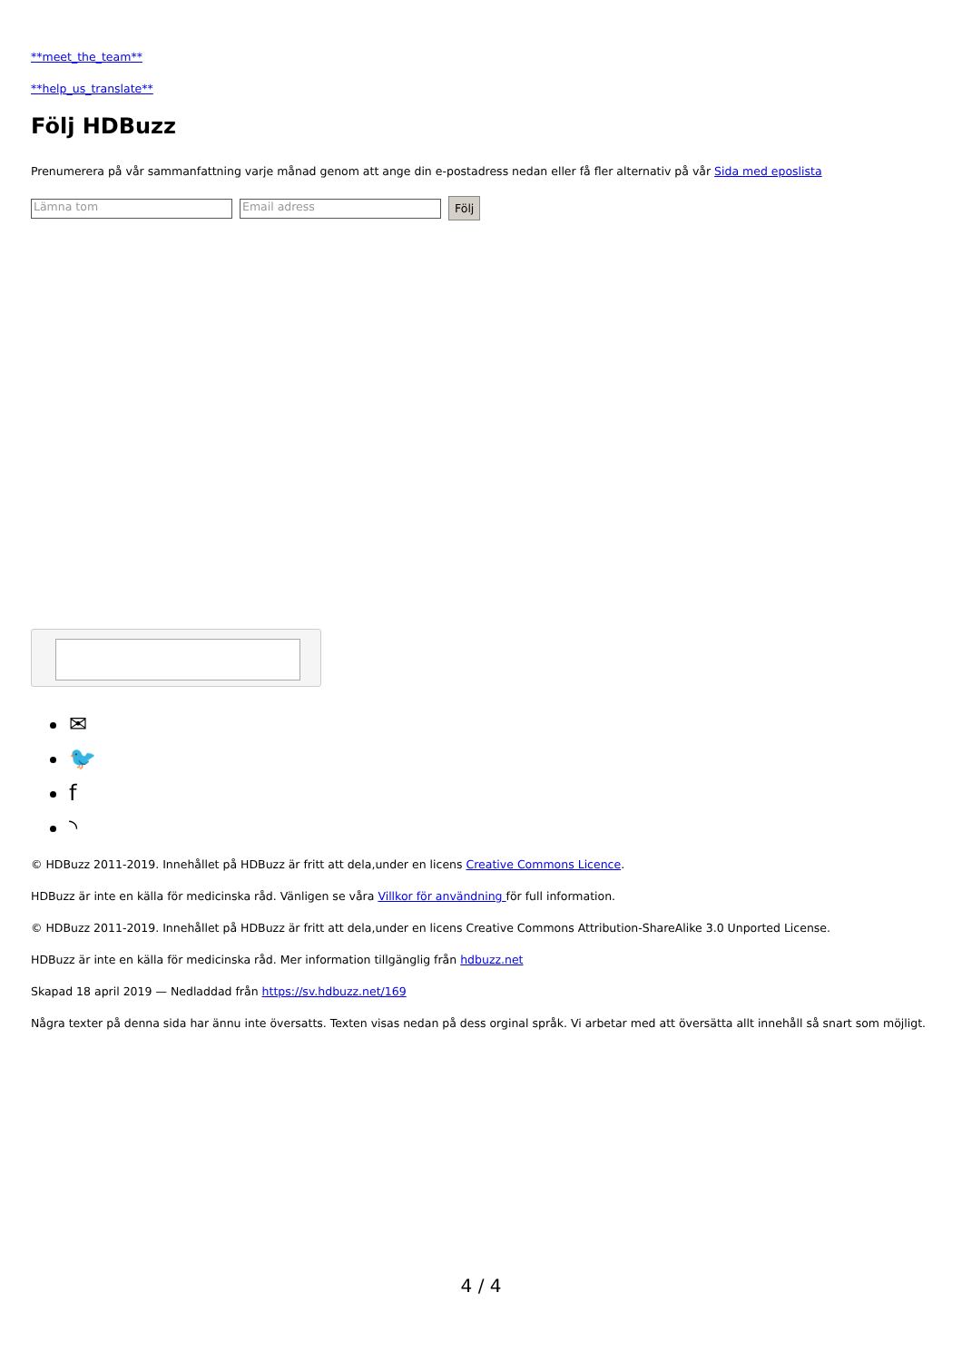**meet_the_team**
**help_us_translate**
Följ HDBuzz
Prenumerera på vår sammanfattning varje månad genom att ange din e-postadress nedan eller få fler alternativ på vår Sida med eposlista
Lämna tom Email adress Följ
✉
🐦
f
◝
© HDBuzz 2011-2019. Innehållet på HDBuzz är fritt att dela,under en licens Creative Commons Licence.
HDBuzz är inte en källa för medicinska råd. Vänligen se våra Villkor för användning för full information.
© HDBuzz 2011-2019. Innehållet på HDBuzz är fritt att dela,under en licens Creative Commons Attribution-ShareAlike 3.0 Unported License.
HDBuzz är inte en källa för medicinska råd. Mer information tillgänglig från hdbuzz.net
Skapad 18 april 2019 — Nedladdad från https://sv.hdbuzz.net/169
Några texter på denna sida har ännu inte översatts. Texten visas nedan på dess orginal språk. Vi arbetar med att översätta allt innehåll så snart som möjligt.
4 / 4